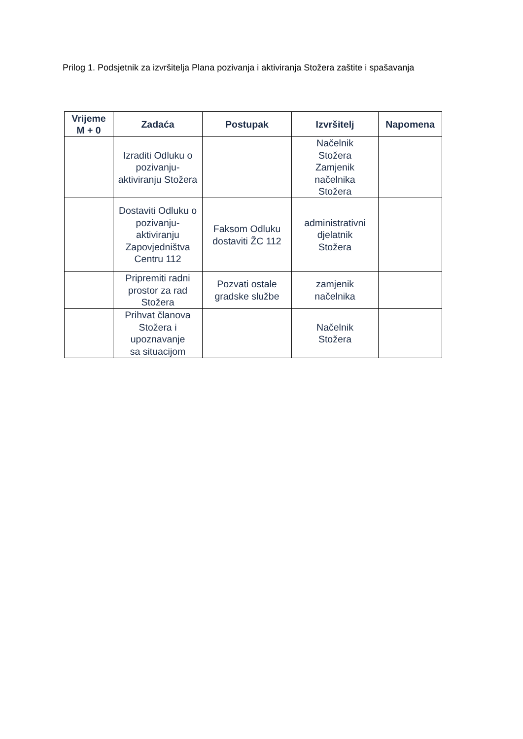Prilog 1. Podsjetnik za izvršitelja Plana pozivanja i aktiviranja Stožera zaštite i spašavanja
| Vrijeme M + 0 | Zadaća | Postupak | Izvršitelj | Napomena |
| --- | --- | --- | --- | --- |
| | Izraditi Odluku o pozivanju-aktiviranju Stožera | | Načelnik Stožera Zamjenik načelnika Stožera | |
| | Dostaviti Odluku o pozivanju-aktiviranju Zapovjedništva Centru 112 | Faksom Odluku dostaviti ŽC 112 | administrativni djelatnik Stožera | |
| | Pripremiti radni prostor za rad Stožera | Pozvati ostale gradske službe | zamjenik načelnika | |
| | Prihvat članova Stožera i upoznavanje sa situacijom | | Načelnik Stožera | |